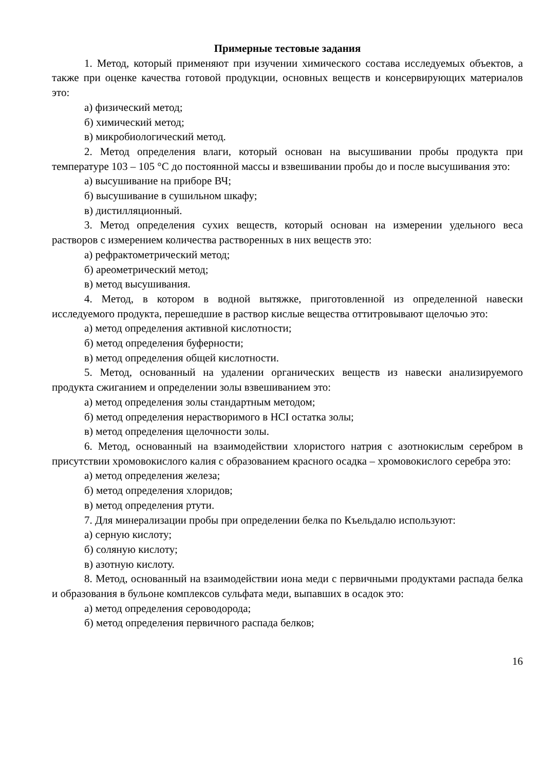Примерные тестовые задания
1. Метод, который применяют при изучении химического состава исследуемых объектов, а также при оценке качества готовой продукции, основных веществ и консервирующих материалов это:
а) физический метод;
б) химический метод;
в) микробиологический метод.
2. Метод определения влаги, который основан на высушивании пробы продукта при температуре 103 – 105 °С до постоянной массы и взвешивании пробы до и после высушивания это:
а) высушивание на приборе ВЧ;
б) высушивание в сушильном шкафу;
в) дистилляционный.
3. Метод определения сухих веществ, который основан на измерении удельного веса растворов с измерением количества растворенных в них веществ это:
а) рефрактометрический метод;
б) ареометрический метод;
в) метод высушивания.
4. Метод, в котором в водной вытяжке, приготовленной из определенной навески исследуемого продукта, перешедшие в раствор кислые вещества оттитровывают щелочью это:
а) метод определения активной кислотности;
б) метод определения буферности;
в) метод определения общей кислотности.
5. Метод, основанный на удалении органических веществ из навески анализируемого продукта сжиганием и определении золы взвешиванием это:
а) метод определения золы стандартным методом;
б) метод определения нерастворимого в HCI остатка золы;
в) метод определения щелочности золы.
6. Метод, основанный на взаимодействии хлористого натрия с азотнокислым серебром в присутствии хромовокислого калия с образованием красного осадка – хромовокислого серебра это:
а) метод определения железа;
б) метод определения хлоридов;
в) метод определения ртути.
7. Для минерализации пробы при определении белка по Къельдалю используют:
а) серную кислоту;
б) соляную кислоту;
в) азотную кислоту.
8. Метод, основанный на взаимодействии иона меди с первичными продуктами распада белка и образования в бульоне комплексов сульфата меди, выпавших в осадок это:
а) метод определения сероводорода;
б) метод определения первичного распада белков;
16